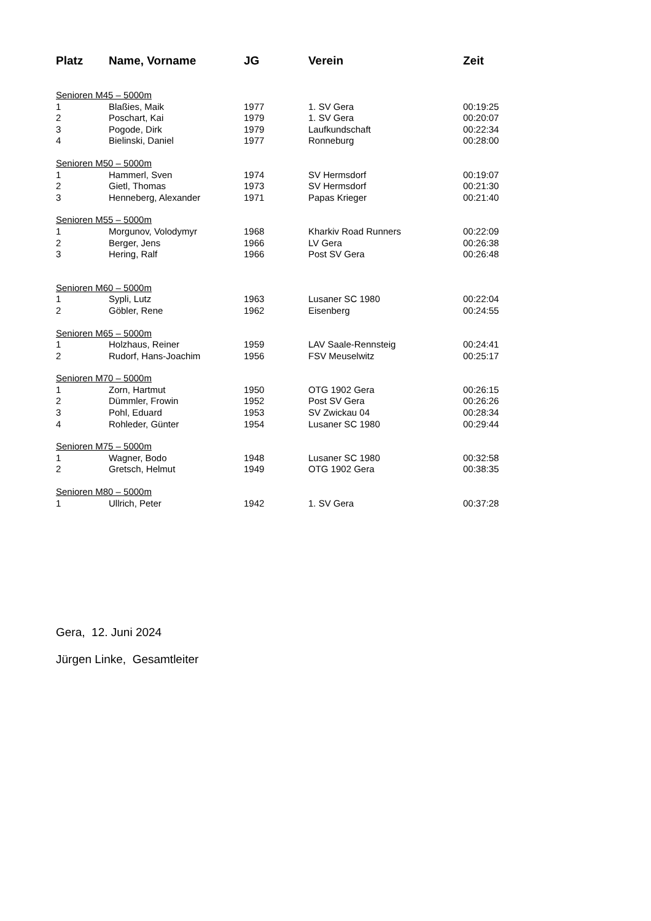| Platz | Name, Vorname | JG | Verein | Zeit |
| --- | --- | --- | --- | --- |
| Senioren M45 – 5000m | | | | |
| 1 | Blaßies, Maik | 1977 | 1. SV Gera | 00:19:25 |
| 2 | Poschart, Kai | 1979 | 1. SV Gera | 00:20:07 |
| 3 | Pogode, Dirk | 1979 | Laufkundschaft | 00:22:34 |
| 4 | Bielinski, Daniel | 1977 | Ronneburg | 00:28:00 |
| Senioren M50 – 5000m | | | | |
| 1 | Hammerl, Sven | 1974 | SV Hermsdorf | 00:19:07 |
| 2 | Gietl, Thomas | 1973 | SV Hermsdorf | 00:21:30 |
| 3 | Henneberg, Alexander | 1971 | Papas Krieger | 00:21:40 |
| Senioren M55 – 5000m | | | | |
| 1 | Morgunov, Volodymyr | 1968 | Kharkiv Road Runners | 00:22:09 |
| 2 | Berger, Jens | 1966 | LV Gera | 00:26:38 |
| 3 | Hering, Ralf | 1966 | Post SV Gera | 00:26:48 |
| Senioren M60 – 5000m | | | | |
| 1 | Sypli, Lutz | 1963 | Lusaner SC 1980 | 00:22:04 |
| 2 | Göbler, Rene | 1962 | Eisenberg | 00:24:55 |
| Senioren M65 – 5000m | | | | |
| 1 | Holzhaus, Reiner | 1959 | LAV Saale-Rennsteig | 00:24:41 |
| 2 | Rudorf, Hans-Joachim | 1956 | FSV Meuselwitz | 00:25:17 |
| Senioren M70 – 5000m | | | | |
| 1 | Zorn, Hartmut | 1950 | OTG 1902 Gera | 00:26:15 |
| 2 | Dümmler, Frowin | 1952 | Post SV Gera | 00:26:26 |
| 3 | Pohl, Eduard | 1953 | SV Zwickau 04 | 00:28:34 |
| 4 | Rohleder, Günter | 1954 | Lusaner SC 1980 | 00:29:44 |
| Senioren M75 – 5000m | | | | |
| 1 | Wagner, Bodo | 1948 | Lusaner SC 1980 | 00:32:58 |
| 2 | Gretsch, Helmut | 1949 | OTG 1902 Gera | 00:38:35 |
| Senioren M80 – 5000m | | | | |
| 1 | Ullrich, Peter | 1942 | 1. SV Gera | 00:37:28 |
Gera, 12. Juni 2024
Jürgen Linke, Gesamtleiter